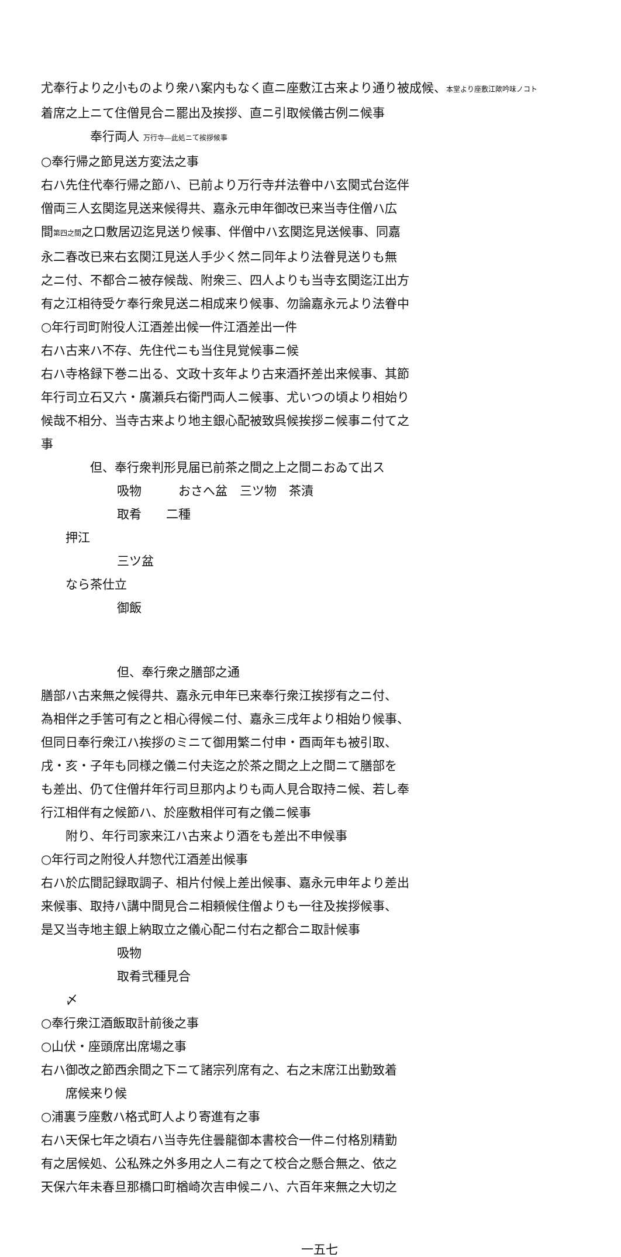尤奉行より之小ものより衆ハ案内もなく直ニ座敷江古来より通り被成候、本堂より座敷江歟吟味ノコト
着席之上ニて住僧見合ニ罷出及挨拶、直ニ引取候儀古例ニ候事
奉行両人 万行寺―此処ニて挨拶候事
○奉行帰之節見送方変法之事
右ハ先住代奉行帰之節ハ、已前より万行寺幷法眷中ハ玄関式台迄伴
僧両三人玄関迄見送来候得共、嘉永元申年御改已来当寺住僧ハ広
間第四之間之口敷居辺迄見送り候事、伴僧中ハ玄関迄見送候事、同嘉
永二春改已来右玄関江見送人手少く然ニ同年より法眷見送りも無
之ニ付、不都合ニ被存候哉、附衆三、四人よりも当寺玄関迄江出方
有之江相待受ケ奉行衆見送ニ相成来り候事、勿論嘉永元より法眷中
○年行司町附役人江酒差出候一件江酒差出一件
右ハ古来ハ不存、先住代ニも当住見覚候事ニ候
右ハ寺格録下巻ニ出る、文政十亥年より古来酒抔差出来候事、其節
年行司立石又六・廣瀬兵右衛門両人ニ候事、尤いつの頃より相始り
候哉不相分、当寺古来より地主銀心配被致呉候挨拶ニ候事ニ付て之
事
但、奉行衆判形見届已前茶之間之上之間ニおゐて出ス
吸物　　　おさへ盆　三ツ物　茶漬
取肴　　二種
押江
三ツ盆
なら茶仕立
御飯
但、奉行衆之膳部之通
膳部ハ古来無之候得共、嘉永元申年已来奉行衆江挨拶有之ニ付、
為相伴之手筈可有之と相心得候ニ付、嘉永三戌年より相始り候事、
但同日奉行衆江ハ挨拶のミニて御用繁ニ付申・酉両年も被引取、
戌・亥・子年も同様之儀ニ付夫迄之於茶之間之上之間ニて膳部を
も差出、仍て住僧幷年行司旦那内よりも両人見合取持ニ候、若し奉
行江相伴有之候節ハ、於座敷相伴可有之儀ニ候事
附り、年行司家来江ハ古来より酒をも差出不申候事
○年行司之附役人幷惣代江酒差出候事
右ハ於広間記録取調子、相片付候上差出候事、嘉永元申年より差出
来候事、取持ハ講中間見合ニ相頼候住僧よりも一往及挨拶候事、
是又当寺地主銀上納取立之儀心配ニ付右之都合ニ取計候事
吸物
取肴弐種見合
〆
○奉行衆江酒飯取計前後之事
○山伏・座頭席出席場之事
右ハ御改之節西余間之下ニて諸宗列席有之、右之末席江出勤致着
席候来り候
○浦裏ラ座敷ハ格式町人より寄進有之事
右ハ天保七年之頃右ハ当寺先住曇龍御本書校合一件ニ付格別精勤
有之居候処、公私殊之外多用之人ニ有之て校合之懸合無之、依之
天保六年未春旦那橋口町楢崎次吉申候ニハ、六百年来無之大切之
一五七